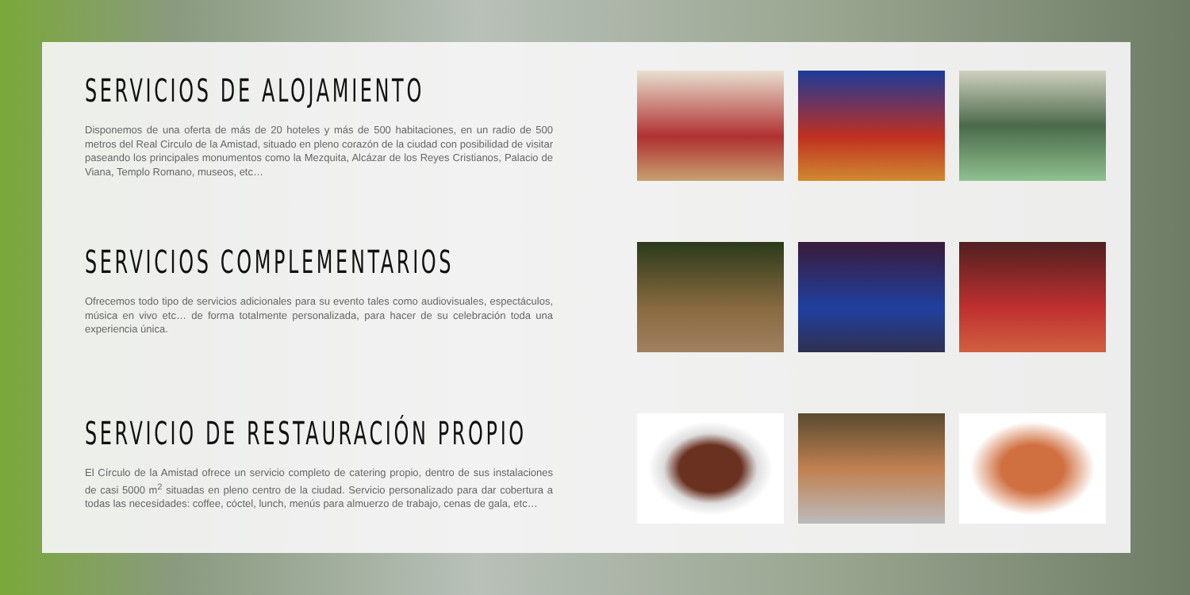SERVICIOS DE ALOJAMIENTO
Disponemos de una oferta de más de 20 hoteles y más de 500 habitaciones, en un radio de 500 metros del Real Circulo de la Amistad, situado en pleno corazón de la ciudad con posibilidad de visitar paseando los principales monumentos como la Mezquita, Alcázar de los Reyes Cristianos, Palacio de Viana, Templo Romano, museos, etc…
SERVICIOS COMPLEMENTARIOS
Ofrecemos todo tipo de servicios adicionales para su evento tales como audiovisuales, espectáculos, música en vivo etc… de forma totalmente personalizada, para hacer de su celebración toda una experiencia única.
SERVICIO DE RESTAURACIÓN PROPIO
El Círculo de la Amistad ofrece un servicio completo de catering propio, dentro de sus instalaciones de casi 5000 m<sup>2</sup> situadas en pleno centro de la ciudad. Servicio personalizado para dar cobertura a todas las necesidades: coffee, cóctel, lunch, menús para almuerzo de trabajo, cenas de gala, etc…